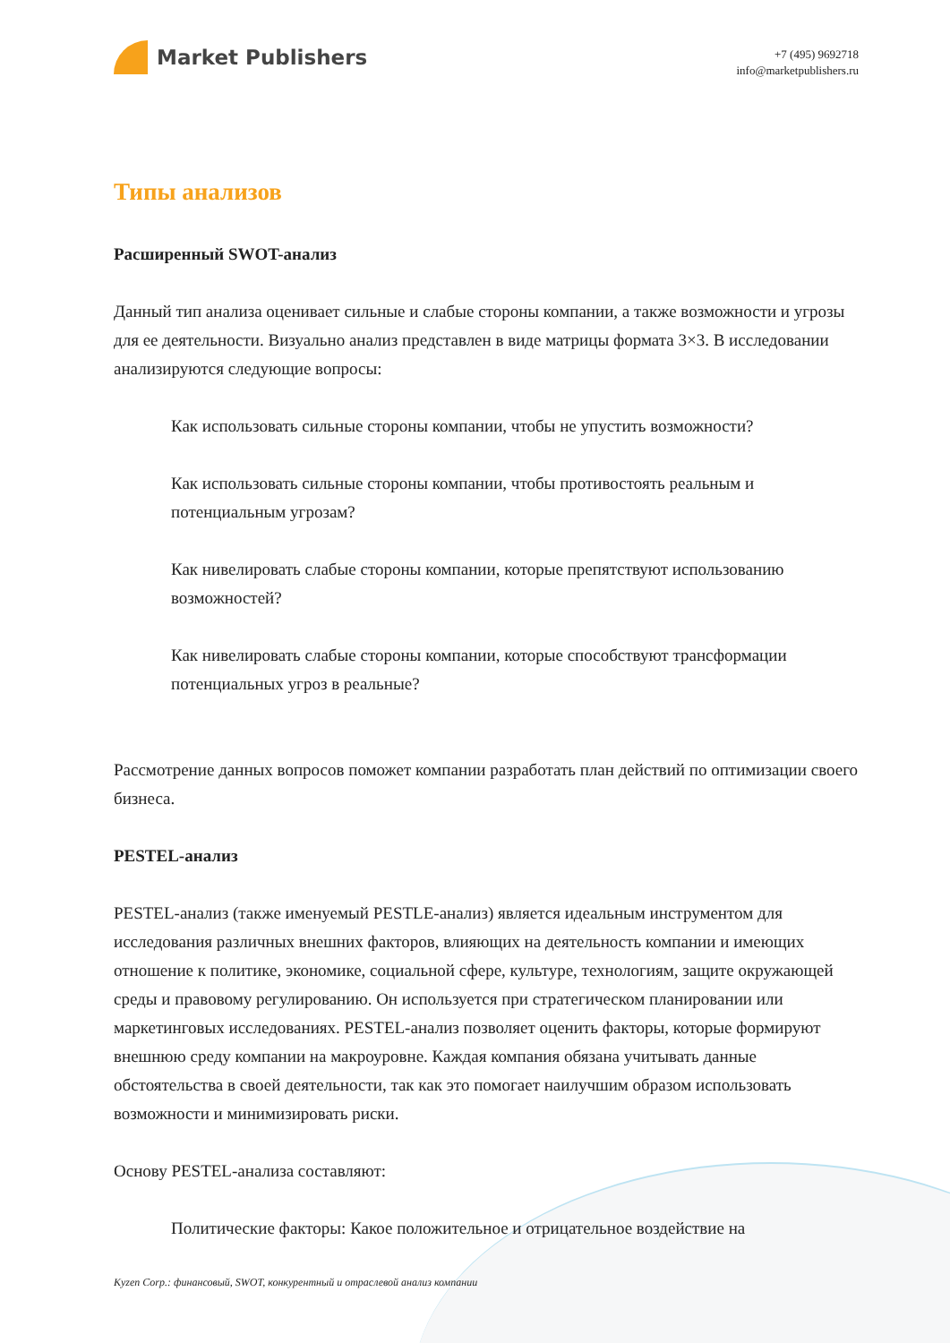Market Publishers
+7 (495) 9692718
info@marketpublishers.ru
Типы анализов
Расширенный SWOT-анализ
Данный тип анализа оценивает сильные и слабые стороны компании, а также возможности и угрозы для ее деятельности. Визуально анализ представлен в виде матрицы формата 3×3. В исследовании анализируются следующие вопросы:
Как использовать сильные стороны компании, чтобы не упустить возможности?
Как использовать сильные стороны компании, чтобы противостоять реальным и потенциальным угрозам?
Как нивелировать слабые стороны компании, которые препятствуют использованию возможностей?
Как нивелировать слабые стороны компании, которые способствуют трансформации потенциальных угроз в реальные?
Рассмотрение данных вопросов поможет компании разработать план действий по оптимизации своего бизнеса.
PESTEL-анализ
PESTEL-анализ (также именуемый PESTLE-анализ) является идеальным инструментом для исследования различных внешних факторов, влияющих на деятельность компании и имеющих отношение к политике, экономике, социальной сфере, культуре, технологиям, защите окружающей среды и правовому регулированию. Он используется при стратегическом планировании или маркетинговых исследованиях. PESTEL-анализ позволяет оценить факторы, которые формируют внешнюю среду компании на макроуровне. Каждая компания обязана учитывать данные обстоятельства в своей деятельности, так как это помогает наилучшим образом использовать возможности и минимизировать риски.
Основу PESTEL-анализа составляют:
Политические факторы: Какое положительное и отрицательное воздействие на
Kyzen Corp.: финансовый, SWOT, конкурентный и отраслевой анализ компании